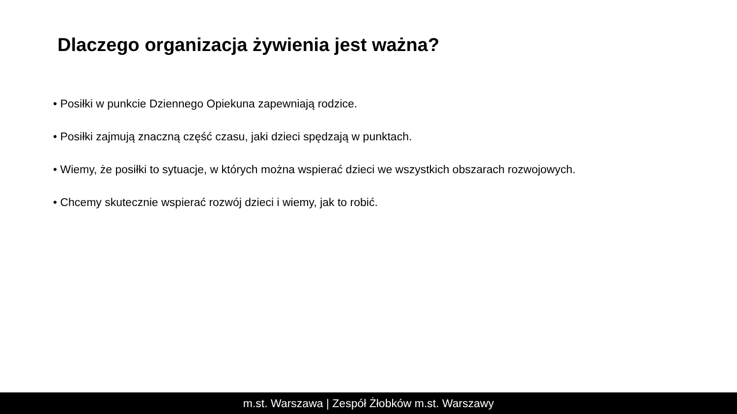Dlaczego organizacja żywienia jest ważna?
• Posiłki w punkcie Dziennego Opiekuna zapewniają rodzice.
• Posiłki zajmują znaczną część czasu, jaki dzieci spędzają w punktach.
• Wiemy, że posiłki to sytuacje, w których można wspierać dzieci we wszystkich obszarach rozwojowych.
• Chcemy skutecznie wspierać rozwój dzieci i wiemy, jak to robić.
m.st. Warszawa | Zespół Żłobków m.st. Warszawy